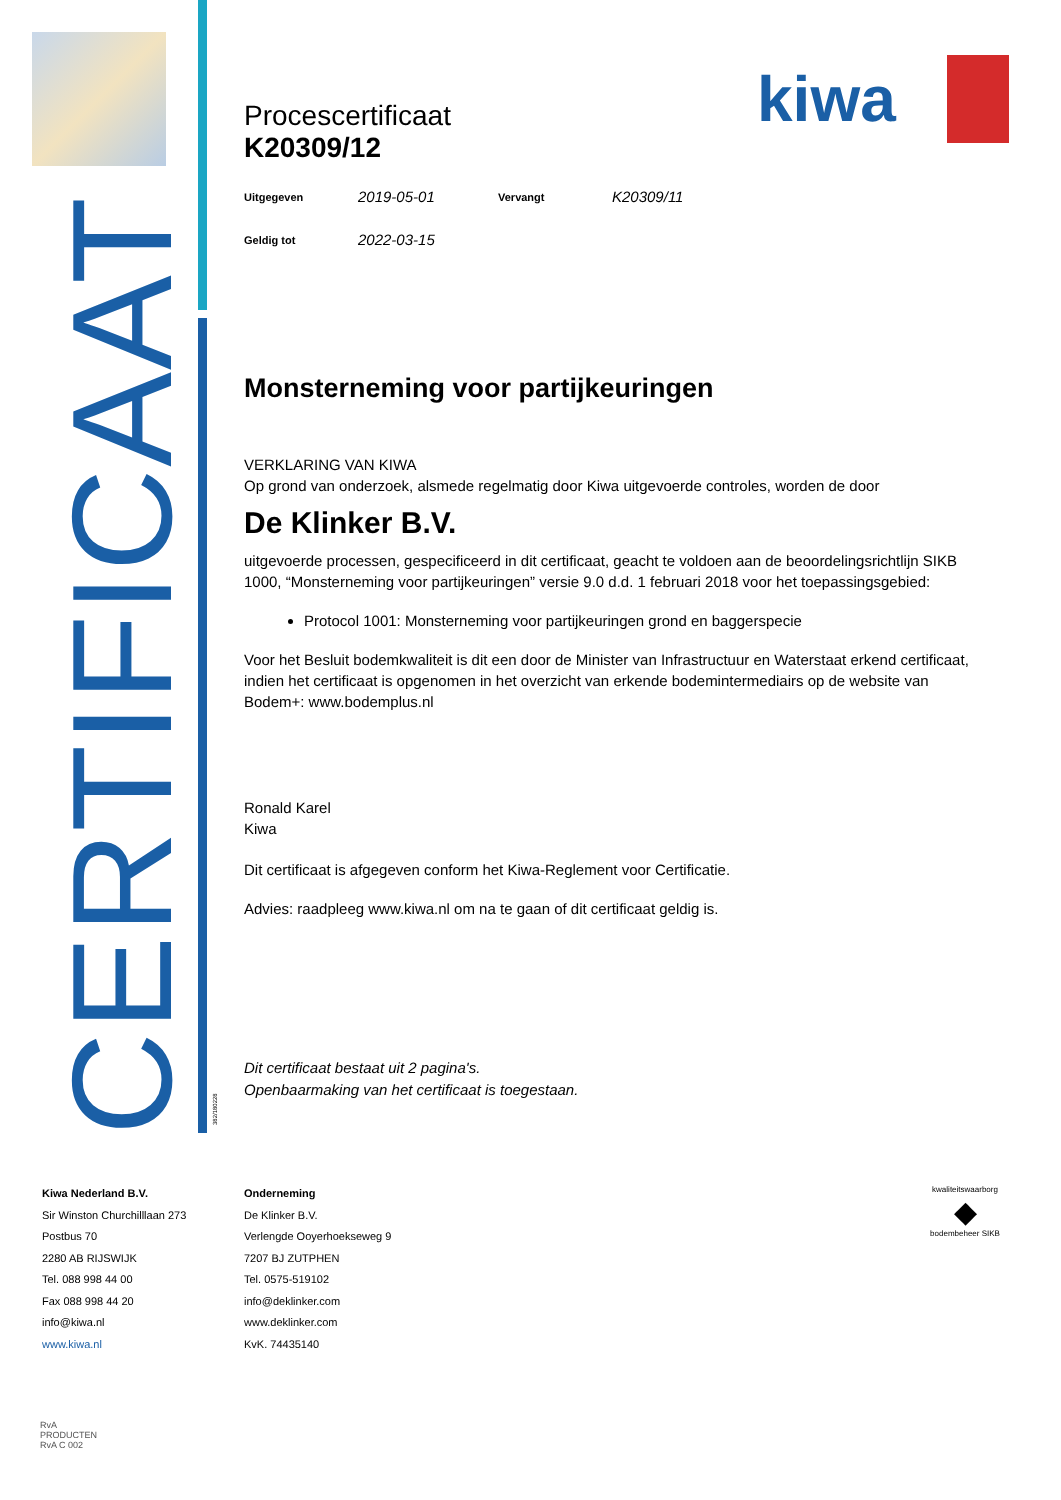CERTIFICAAT
kiwa
Procescertificaat
K20309/12
Uitgegeven 2019-05-01 Vervangt K20309/11
Geldig tot 2022-03-15
Monsterneming voor partijkeuringen
VERKLARING VAN KIWA
Op grond van onderzoek, alsmede regelmatig door Kiwa uitgevoerde controles, worden de door
De Klinker B.V.
uitgevoerde processen, gespecificeerd in dit certificaat, geacht te voldoen aan de beoordelingsrichtlijn SIKB 1000, “Monsterneming voor partijkeuringen” versie 9.0 d.d. 1 februari 2018 voor het toepassingsgebied:
Protocol 1001: Monsterneming voor partijkeuringen grond en baggerspecie
Voor het Besluit bodemkwaliteit is dit een door de Minister van Infrastructuur en Waterstaat erkend certificaat, indien het certificaat is opgenomen in het overzicht van erkende bodemintermediairs op de website van Bodem+: www.bodemplus.nl
Ronald Karel
Kiwa
Dit certificaat is afgegeven conform het Kiwa-Reglement voor Certificatie.
Advies: raadpleeg www.kiwa.nl om na te gaan of dit certificaat geldig is.
Dit certificaat bestaat uit 2 pagina's.
Openbaarmaking van het certificaat is toegestaan.
382/180228
Kiwa Nederland B.V.
Sir Winston Churchilllaan 273
Postbus 70
2280 AB RIJSWIJK
Tel. 088 998 44 00
Fax 088 998 44 20
info@kiwa.nl
www.kiwa.nl
Onderneming
De Klinker B.V.
Verlengde Ooyerhoekseweg 9
7207 BJ ZUTPHEN
Tel. 0575-519102
info@deklinker.com
www.deklinker.com
KvK. 74435140
kwaliteitswaarborg
◆
bodembeheer SIKB
RvA
PRODUCTEN
RvA C 002